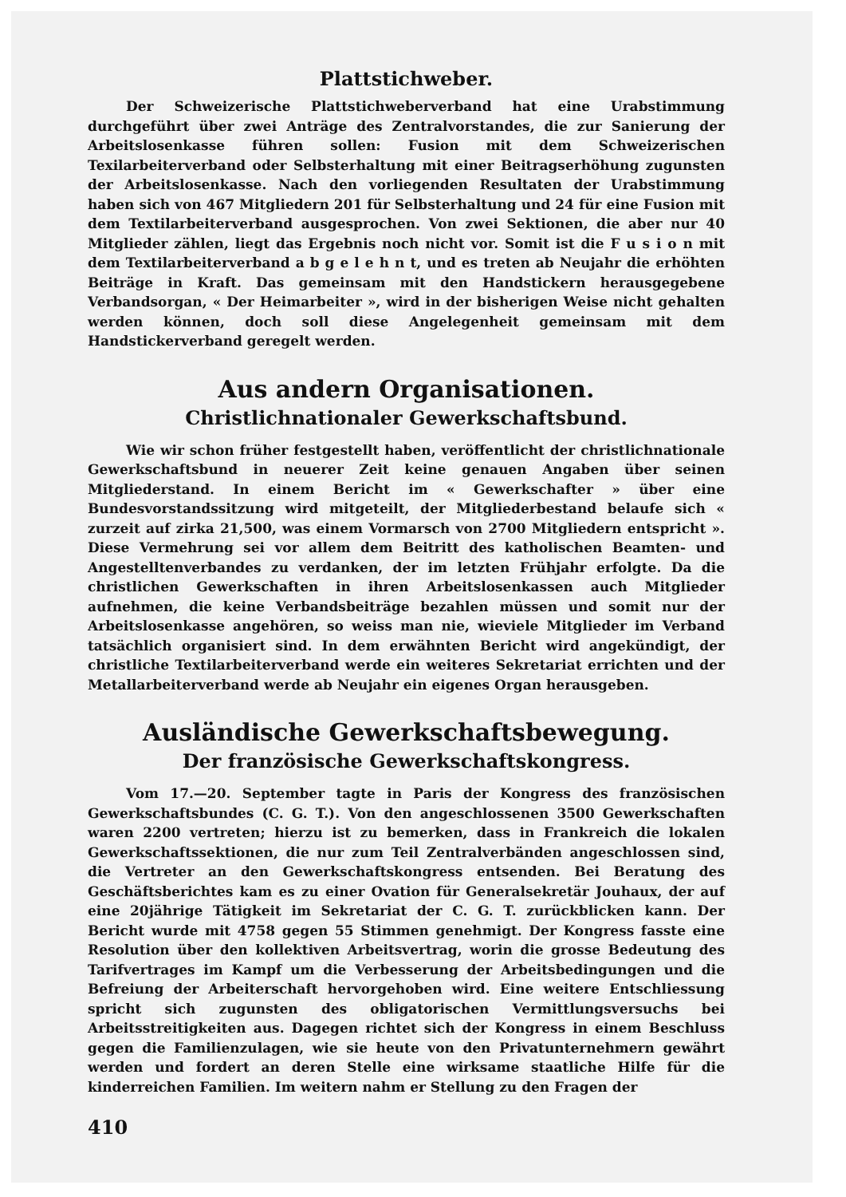Plattstichweber.
Der Schweizerische Plattstichweberverband hat eine Urabstimmung durchgeführt über zwei Anträge des Zentralvorstandes, die zur Sanierung der Arbeitslosenkasse führen sollen: Fusion mit dem Schweizerischen Texilarbeiterverband oder Selbsterhaltung mit einer Beitragserhöhung zugunsten der Arbeitslosenkasse. Nach den vorliegenden Resultaten der Urabstimmung haben sich von 467 Mitgliedern 201 für Selbsterhaltung und 24 für eine Fusion mit dem Textilarbeiterverband ausgesprochen. Von zwei Sektionen, die aber nur 40 Mitglieder zählen, liegt das Ergebnis noch nicht vor. Somit ist die F u s i o n mit dem Textilarbeiterverband a b g e l e h n t, und es treten ab Neujahr die erhöhten Beiträge in Kraft. Das gemeinsam mit den Handstickern herausgegebene Verbandsorgan, « Der Heimarbeiter », wird in der bisherigen Weise nicht gehalten werden können, doch soll diese Angelegenheit gemeinsam mit dem Handstickerverband geregelt werden.
Aus andern Organisationen.
Christlichnationaler Gewerkschaftsbund.
Wie wir schon früher festgestellt haben, veröffentlicht der christlichnationale Gewerkschaftsbund in neuerer Zeit keine genauen Angaben über seinen Mitgliederstand. In einem Bericht im « Gewerkschafter » über eine Bundesvorstandssitzung wird mitgeteilt, der Mitgliederbestand belaufe sich « zurzeit auf zirka 21,500, was einem Vormarsch von 2700 Mitgliedern entspricht ». Diese Vermehrung sei vor allem dem Beitritt des katholischen Beamten- und Angestelltenverbandes zu verdanken, der im letzten Frühjahr erfolgte. Da die christlichen Gewerkschaften in ihren Arbeitslosenkassen auch Mitglieder aufnehmen, die keine Verbandsbeiträge bezahlen müssen und somit nur der Arbeitslosenkasse angehören, so weiss man nie, wieviele Mitglieder im Verband tatsächlich organisiert sind. In dem erwähnten Bericht wird angekündigt, der christliche Textilarbeiterverband werde ein weiteres Sekretariat errichten und der Metallarbeiterverband werde ab Neujahr ein eigenes Organ herausgeben.
Ausländische Gewerkschaftsbewegung.
Der französische Gewerkschaftskongress.
Vom 17.—20. September tagte in Paris der Kongress des französischen Gewerkschaftsbundes (C. G. T.). Von den angeschlossenen 3500 Gewerkschaften waren 2200 vertreten; hierzu ist zu bemerken, dass in Frankreich die lokalen Gewerkschaftssektionen, die nur zum Teil Zentralverbänden angeschlossen sind, die Vertreter an den Gewerkschaftskongress entsenden. Bei Beratung des Geschäftsberichtes kam es zu einer Ovation für Generalsekretär Jouhaux, der auf eine 20jährige Tätigkeit im Sekretariat der C. G. T. zurückblicken kann. Der Bericht wurde mit 4758 gegen 55 Stimmen genehmigt. Der Kongress fasste eine Resolution über den kollektiven Arbeitsvertrag, worin die grosse Bedeutung des Tarifvertrages im Kampf um die Verbesserung der Arbeitsbedingungen und die Befreiung der Arbeiterschaft hervorgehoben wird. Eine weitere Entschliessung spricht sich zugunsten des obligatorischen Vermittlungsversuchs bei Arbeitsstreitigkeiten aus. Dagegen richtet sich der Kongress in einem Beschluss gegen die Familienzulagen, wie sie heute von den Privatunternehmern gewährt werden und fordert an deren Stelle eine wirksame staatliche Hilfe für die kinderreichen Familien. Im weitern nahm er Stellung zu den Fragen der
410